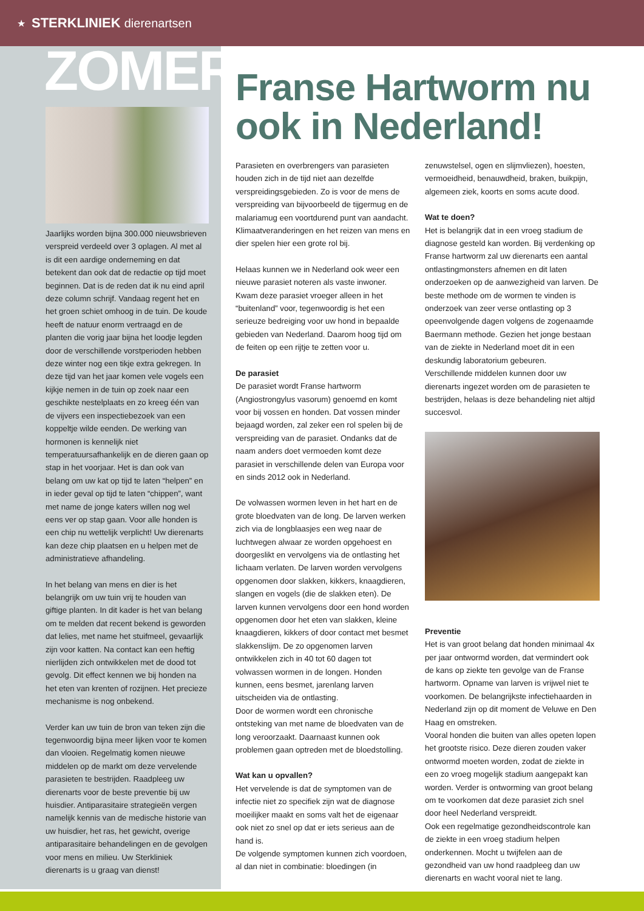★ STERKLINIEK dierenartsen
ZOMER
Jaarlijks worden bijna 300.000 nieuwsbrieven verspreid verdeeld over 3 oplagen. Al met al is dit een aardige onderneming en dat betekent dan ook dat de redactie op tijd moet beginnen. Dat is de reden dat ik nu eind april deze column schrijf. Vandaag regent het en het groen schiet omhoog in de tuin. De koude heeft de natuur enorm vertraagd en de planten die vorig jaar bijna het loodje legden door de verschillende vorstperioden hebben deze winter nog een tikje extra gekregen. In deze tijd van het jaar komen vele vogels een kijkje nemen in de tuin op zoek naar een geschikte nestelplaats en zo kreeg één van de vijvers een inspectiebezoek van een koppeltje wilde eenden. De werking van hormonen is kennelijk niet temperatuursafhankelijk en de dieren gaan op stap in het voorjaar. Het is dan ook van belang om uw kat op tijd te laten “helpen” en in ieder geval op tijd te laten “chippen”, want met name de jonge katers willen nog wel eens ver op stap gaan. Voor alle honden is een chip nu wettelijk verplicht! Uw dierenarts kan deze chip plaatsen en u helpen met de administratieve afhandeling.
In het belang van mens en dier is het belangrijk om uw tuin vrij te houden van giftige planten. In dit kader is het van belang om te melden dat recent bekend is geworden dat lelies, met name het stuifmeel, gevaarlijk zijn voor katten. Na contact kan een heftig nierlijden zich ontwikkelen met de dood tot gevolg. Dit effect kennen we bij honden na het eten van krenten of rozijnen. Het precieze mechanisme is nog onbekend.
Verder kan uw tuin de bron van teken zijn die tegenwoordig bijna meer lijken voor te komen dan vlooien. Regelmatig komen nieuwe middelen op de markt om deze vervelende parasieten te bestrijden. Raadpleeg uw dierenarts voor de beste preventie bij uw huisdier. Antiparasitaire strategieën vergen namelijk kennis van de medische historie van uw huisdier, het ras, het gewicht, overige antiparasitaire behandelingen en de gevolgen voor mens en milieu. Uw Sterkliniek dierenarts is u graag van dienst!
Franse Hartworm nu ook in Nederland!
Parasieten en overbrengers van parasieten houden zich in de tijd niet aan dezelfde verspreidingsgebieden. Zo is voor de mens de verspreiding van bijvoorbeeld de tijgermug en de malariamug een voortdurend punt van aandacht. Klimaatveranderingen en het reizen van mens en dier spelen hier een grote rol bij.
Helaas kunnen we in Nederland ook weer een nieuwe parasiet noteren als vaste inwoner. Kwam deze parasiet vroeger alleen in het “buitenland” voor, tegenwoordig is het een serieuze bedreiging voor uw hond in bepaalde gebieden van Nederland. Daarom hoog tijd om de feiten op een rijtje te zetten voor u.
De parasiet
De parasiet wordt Franse hartworm (Angiostrongylus vasorum) genoemd en komt voor bij vossen en honden. Dat vossen minder bejaagd worden, zal zeker een rol spelen bij de verspreiding van de parasiet. Ondanks dat de naam anders doet vermoeden komt deze parasiet in verschillende delen van Europa voor en sinds 2012 ook in Nederland.
De volwassen wormen leven in het hart en de grote bloedvaten van de long. De larven werken zich via de longblaasjes een weg naar de luchtwegen alwaar ze worden opgehoest en doorgeslikt en vervolgens via de ontlasting het lichaam verlaten. De larven worden vervolgens opgenomen door slakken, kikkers, knaagdieren, slangen en vogels (die de slakken eten). De larven kunnen vervolgens door een hond worden opgenomen door het eten van slakken, kleine knaagdieren, kikkers of door contact met besmet slakkenslijm. De zo opgenomen larven ontwikkelen zich in 40 tot 60 dagen tot volwassen wormen in de longen. Honden kunnen, eens besmet, jarenlang larven uitscheiden via de ontlasting.
Door de wormen wordt een chronische ontsteking van met name de bloedvaten van de long veroorzaakt. Daarnaast kunnen ook problemen gaan optreden met de bloedstolling.
Wat kan u opvallen?
Het vervelende is dat de symptomen van de infectie niet zo specifiek zijn wat de diagnose moeilijker maakt en soms valt het de eigenaar ook niet zo snel op dat er iets serieus aan de hand is.
De volgende symptomen kunnen zich voordoen, al dan niet in combinatie: bloedingen (in zenuwstelsel, ogen en slijmvliezen), hoesten, vermoeidheid, benauwdheid, braken, buikpijn, algemeen ziek, koorts en soms acute dood.
Wat te doen?
Het is belangrijk dat in een vroeg stadium de diagnose gesteld kan worden. Bij verdenking op Franse hartworm zal uw dierenarts een aantal ontlastingmonsters afnemen en dit laten onderzoeken op de aanwezigheid van larven. De beste methode om de wormen te vinden is onderzoek van zeer verse ontlasting op 3 opeenvolgende dagen volgens de zogenaamde Baermann methode. Gezien het jonge bestaan van de ziekte in Nederland moet dit in een deskundig laboratorium gebeuren.
Verschillende middelen kunnen door uw dierenarts ingezet worden om de parasieten te bestrijden, helaas is deze behandeling niet altijd succesvol.
Preventie
Het is van groot belang dat honden minimaal 4x per jaar ontwormd worden, dat vermindert ook de kans op ziekte ten gevolge van de Franse hartworm. Opname van larven is vrijwel niet te voorkomen. De belangrijkste infectiehaarden in Nederland zijn op dit moment de Veluwe en Den Haag en omstreken.
Vooral honden die buiten van alles opeten lopen het grootste risico. Deze dieren zouden vaker ontwormd moeten worden, zodat de ziekte in een zo vroeg mogelijk stadium aangepakt kan worden. Verder is ontworming van groot belang om te voorkomen dat deze parasiet zich snel door heel Nederland verspreidt.
Ook een regelmatige gezondheidscontrole kan de ziekte in een vroeg stadium helpen onderkennen. Mocht u twijfelen aan de gezondheid van uw hond raadpleeg dan uw dierenarts en wacht vooral niet te lang.